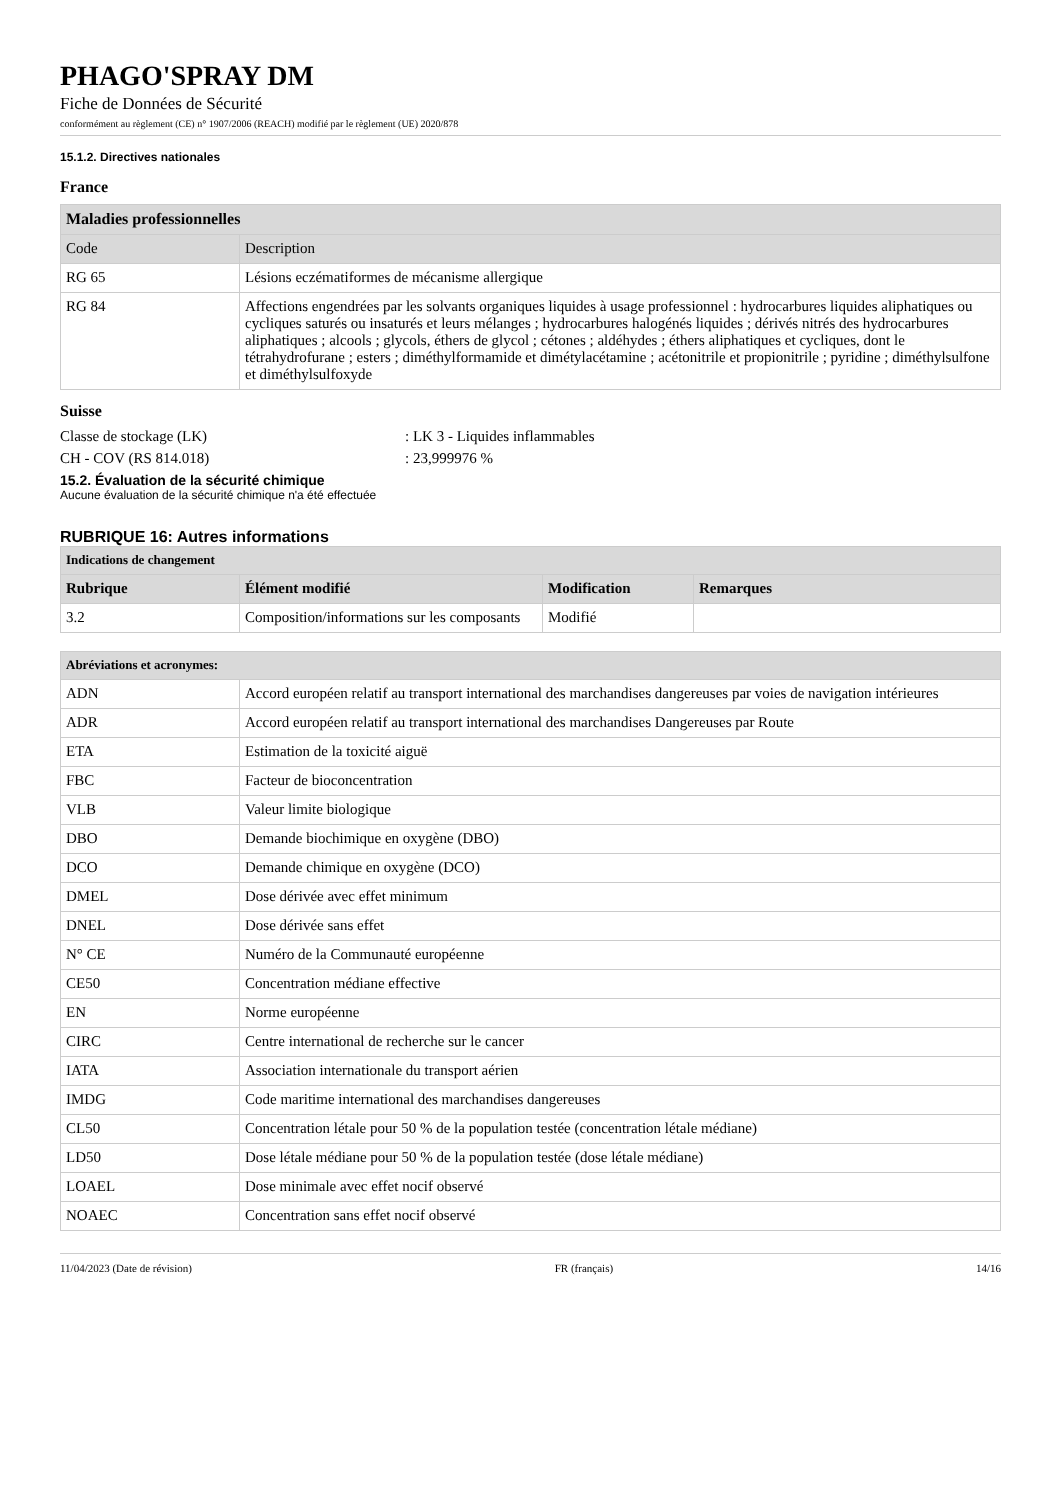PHAGO'SPRAY DM
Fiche de Données de Sécurité
conformément au règlement (CE) n° 1907/2006 (REACH) modifié par le règlement (UE) 2020/878
15.1.2. Directives nationales
France
| Maladies professionnelles | |
| --- | --- |
| Code | Description |
| RG 65 | Lésions eczématiformes de mécanisme allergique |
| RG 84 | Affections engendrées par les solvants organiques liquides à usage professionnel : hydrocarbures liquides aliphatiques ou cycliques saturés ou insaturés et leurs mélanges ; hydrocarbures halogénés liquides ; dérivés nitrés des hydrocarbures aliphatiques ; alcools ; glycols, éthers de glycol ; cétones ; aldéhydes ; éthers aliphatiques et cycliques, dont le tétrahydrofurane ; esters ; diméthylformamide et dimétylacétamine ; acétonitrile et propionitrile ; pyridine ; diméthylsulfone et diméthylsulfoxyde |
Suisse
Classe de stockage (LK): LK 3 - Liquides inflammables
CH - COV (RS 814.018): 23,999976 %
15.2. Évaluation de la sécurité chimique
Aucune évaluation de la sécurité chimique n'a été effectuée
RUBRIQUE 16: Autres informations
| Indications de changement | | | |
| --- | --- | --- | --- |
| Rubrique | Élément modifié | Modification | Remarques |
| 3.2 | Composition/informations sur les composants | Modifié | |
| Abréviations et acronymes: | |
| --- | --- |
| ADN | Accord européen relatif au transport international des marchandises dangereuses par voies de navigation intérieures |
| ADR | Accord européen relatif au transport international des marchandises Dangereuses par Route |
| ETA | Estimation de la toxicité aiguë |
| FBC | Facteur de bioconcentration |
| VLB | Valeur limite biologique |
| DBO | Demande biochimique en oxygène (DBO) |
| DCO | Demande chimique en oxygène (DCO) |
| DMEL | Dose dérivée avec effet minimum |
| DNEL | Dose dérivée sans effet |
| N° CE | Numéro de la Communauté européenne |
| CE50 | Concentration médiane effective |
| EN | Norme européenne |
| CIRC | Centre international de recherche sur le cancer |
| IATA | Association internationale du transport aérien |
| IMDG | Code maritime international des marchandises dangereuses |
| CL50 | Concentration létale pour 50 % de la population testée (concentration létale médiane) |
| LD50 | Dose létale médiane pour 50 % de la population testée (dose létale médiane) |
| LOAEL | Dose minimale avec effet nocif observé |
| NOAEC | Concentration sans effet nocif observé |
11/04/2023 (Date de révision) FR (français) 14/16